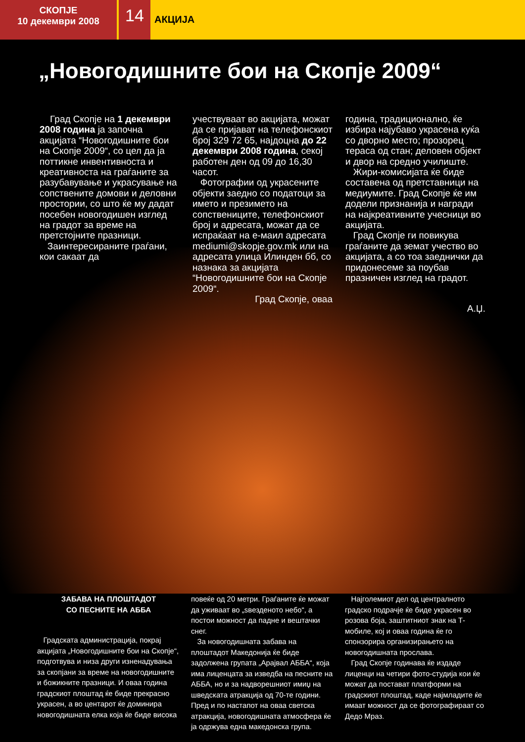СКОПЈЕ
10 декември 2008
14
АКЦИЈА
„Новогодишните бои на Скопје 2009“
Град Скопје на 1 декември 2008 година ја започна акцијата “Новогодишните бои на Скопје 2009“, со цел да ја поттикне инвентивноста и креативноста на граѓаните за разубавување и украсување на сопствените домови и деловни простории, со што ќе му дадат посебен новогодишен изглед на градот за време на претстојните празници.
Заинтересираните граѓани, кои сакаат да
учествуваат во акцијата, можат да се пријават на телефонскиот број 329 72 65, најдоцна до 22 декември 2008 година, секој работен ден од 09 до 16,30 часот.
Фотографии од украсените објекти заедно со податоци за името и презимето на сопствениците, телефонскиот број и адресата, можат да се испраќаат на е-маил адресата mediumi@skopje.gov.mk или на адресата улица Илинден бб, со назнака за акцијата “Новогодишните бои на Скопје 2009“.
Град Скопје, оваа
година, традиционално, ќе избира најубаво украсена куќа со дворно место; прозорец тераса од стан; деловен објект и двор на средно училиште.
Жири-комисијата ќе биде составена од претставници на медиумите. Град Скопје ќе им додели признанија и награди на најкреативните учесници во акцијата.
Град Скопје ги повикува граѓаните да земат учество во акцијата, а со тоа заеднички да придонесеме за поубав празничен изглед на градот.
А.Џ.
ЗАБАВА НА ПЛОШТАДОТ
СО ПЕСНИТЕ НА АББА
Градската администрација, покрај акцијата „Новогодишните бои на Скопје“, подготвува и низа други изненадувања за скопјани за време на новогодишните и божикните празници. И оваа година градскиот плоштад ќе биде прекрасно украсен, а во центарот ќе доминира новогодишната елка која ќе биде висока
повеќе од 20 метри. Граѓаните ќе можат да уживаат во „ѕвезденото небо“, а постои можност да падне и вештачки снег.
За новогодишната забава на плоштадот Македонија ќе биде задолжена групата „Арајвал АББА“, која има лиценцата за изведба на песните на АББА, но и за надворешниот имиџ на шведската атракција од 70-те години. Пред и по настапот на оваа светска атракција, новогодишната атмосфера ќе ја одржува една македонска група.
Најголемиот дел од централното градско подрачје ќе биде украсен во розова боја, заштитниот знак на Т-мобиле, кој и оваа година ќе го спонзорира организирањето на новогодишната прослава.
Град Скопје годинава ќе издаде лиценци на четири фото-студија кои ќе можат да постават платформи на градскиот плоштад, каде најмладите ќе имаат можност да се фотографираат со Дедо Мраз.